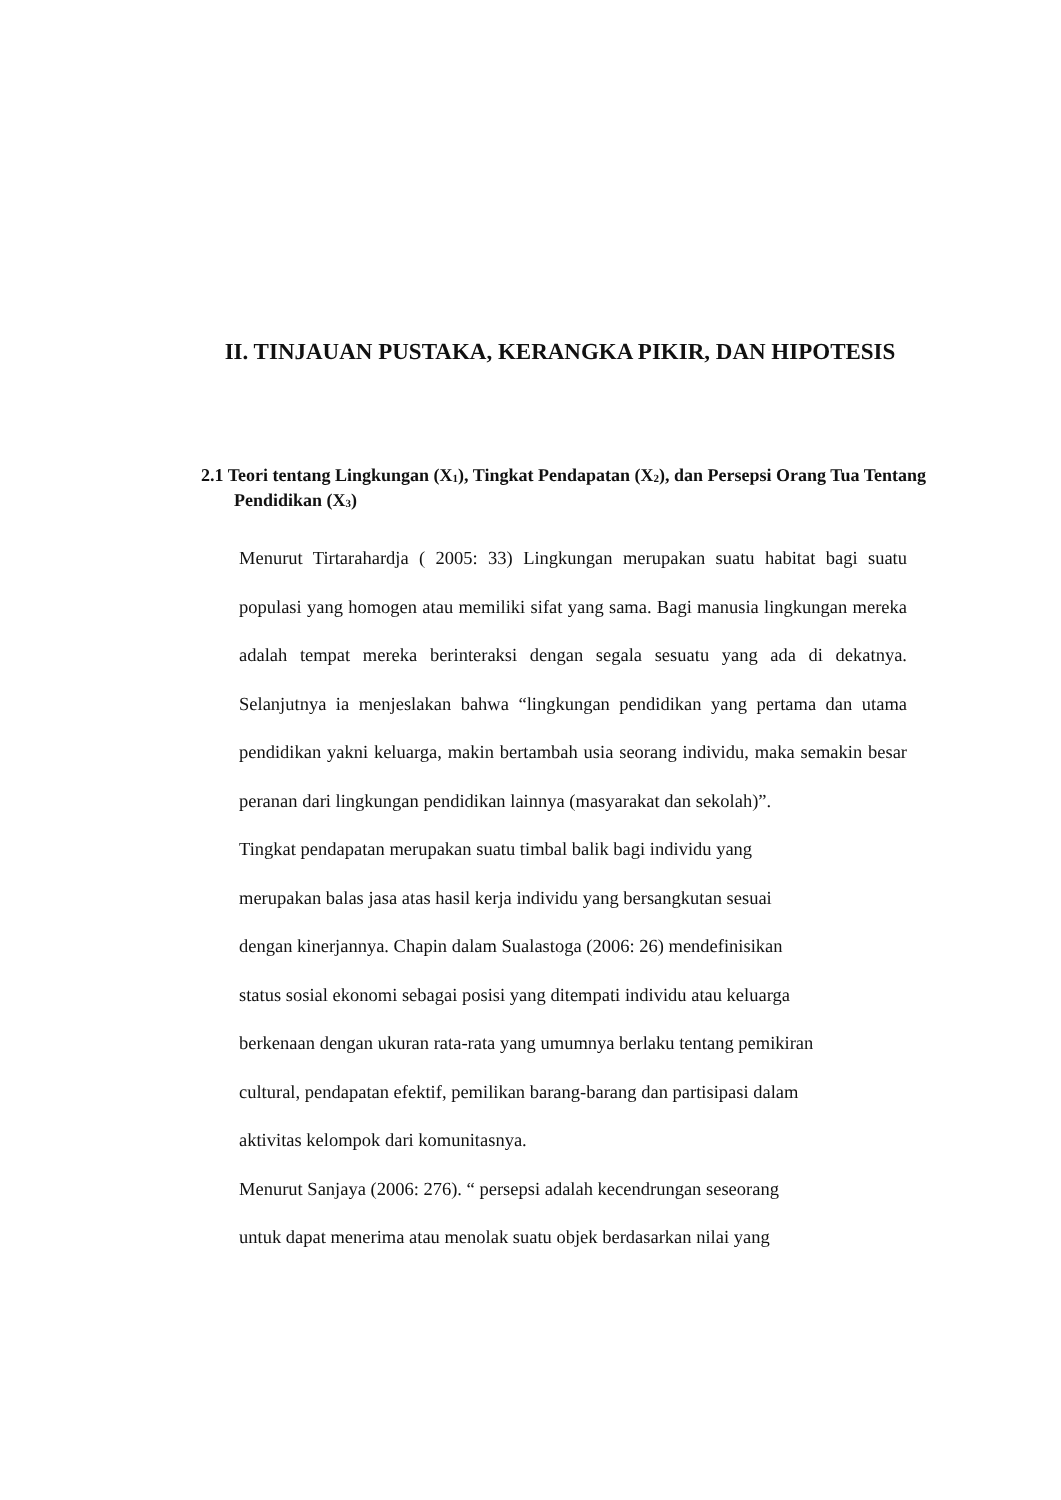II. TINJAUAN PUSTAKA, KERANGKA PIKIR, DAN HIPOTESIS
2.1 Teori tentang Lingkungan (X<sub>1</sub>), Tingkat Pendapatan (X<sub>2</sub>), dan Persepsi Orang Tua Tentang Pendidikan (X<sub>3</sub>)
Menurut Tirtarahardja ( 2005: 33) Lingkungan merupakan suatu habitat bagi suatu populasi yang homogen atau memiliki sifat yang sama. Bagi manusia lingkungan mereka adalah tempat mereka berinteraksi dengan segala sesuatu yang ada di dekatnya. Selanjutnya ia menjeslakan bahwa “lingkungan pendidikan yang pertama dan utama pendidikan yakni keluarga, makin bertambah usia seorang individu, maka semakin besar peranan dari lingkungan pendidikan lainnya (masyarakat dan sekolah)”.
Tingkat pendapatan merupakan suatu timbal balik bagi individu yang
merupakan balas jasa atas hasil kerja individu yang bersangkutan sesuai
dengan kinerjannya. Chapin dalam Sualastoga (2006: 26) mendefinisikan
status sosial ekonomi sebagai posisi yang ditempati individu atau keluarga
berkenaan dengan ukuran rata-rata yang umumnya berlaku tentang pemikiran
cultural, pendapatan efektif, pemilikan barang-barang dan partisipasi dalam
aktivitas kelompok dari komunitasnya.
Menurut Sanjaya (2006: 276). “ persepsi adalah kecendrungan seseorang
untuk dapat menerima atau menolak suatu objek berdasarkan nilai yang